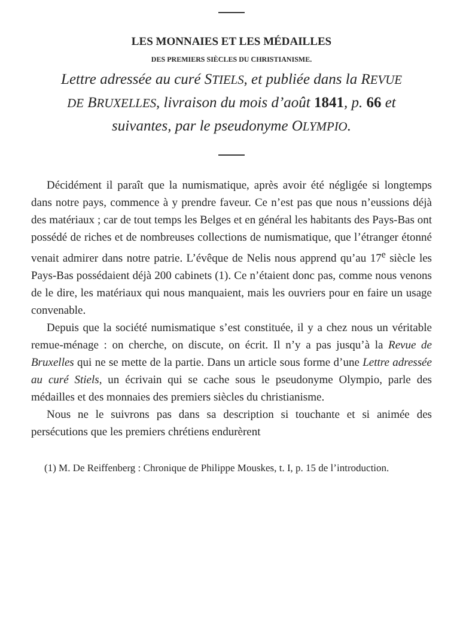LES MONNAIES ET LES MÉDAILLES
DES PREMIERS SIÈCLES DU CHRISTIANISME.
Lettre adressée au curé STIELS, et publiée dans la REVUE DE BRUXELLES, livraison du mois d’août 1841, p. 66 et suivantes, par le pseudonyme OLYMPIO.
Décidément il paraît que la numismatique, après avoir été négligée si longtemps dans notre pays, commence à y prendre faveur. Ce n’est pas que nous n’eussions déjà des matériaux ; car de tout temps les Belges et en général les habitants des Pays-Bas ont possédé de riches et de nombreuses collections de numismatique, que l’étranger étonné venait admirer dans notre patrie. L’évêque de Nelis nous apprend qu’au 17<sup>e</sup> siècle les Pays-Bas possédaient déjà 200 cabinets (1). Ce n’étaient donc pas, comme nous venons de le dire, les matériaux qui nous manquaient, mais les ouvriers pour en faire un usage convenable.
Depuis que la société numismatique s’est constituée, il y a chez nous un véritable remue-ménage : on cherche, on discute, on écrit. Il n’y a pas jusqu’à la Revue de Bruxelles qui ne se mette de la partie. Dans un article sous forme d’une Lettre adressée au curé Stiels, un écrivain qui se cache sous le pseudonyme Olympio, parle des médailles et des monnaies des premiers siècles du christianisme.
Nous ne le suivrons pas dans sa description si touchante et si animée des persécutions que les premiers chrétiens endurèrent
(1) M. De Reiffenberg : Chronique de Philippe Mouskes, t. I, p. 15 de l’introduction.